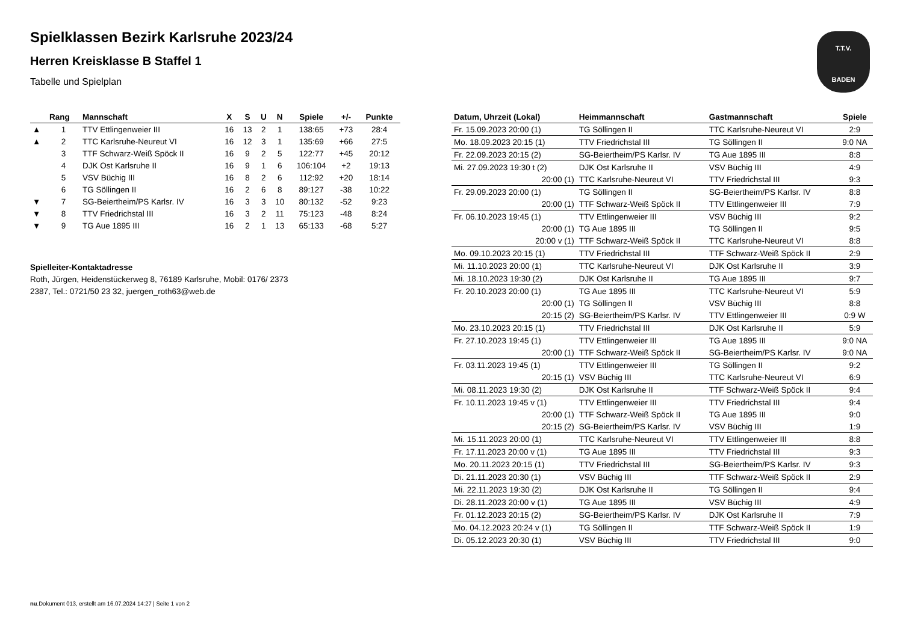T.T.V.
BADEN
Spielklassen Bezirk Karlsruhe 2023/24
Herren Kreisklasse B Staffel 1
Tabelle und Spielplan
| | Rang | Mannschaft | X | S | U | N | Spiele | +/- | Punkte |
| --- | --- | --- | --- | --- | --- | --- | --- | --- | --- |
| ▲ | 1 | TTV Ettlingenweier III | 16 | 13 | 2 | 1 | 138:65 | +73 | 28:4 |
| ▲ | 2 | TTC Karlsruhe-Neureut VI | 16 | 12 | 3 | 1 | 135:69 | +66 | 27:5 |
| | 3 | TTF Schwarz-Weiß Spöck II | 16 | 9 | 2 | 5 | 122:77 | +45 | 20:12 |
| | 4 | DJK Ost Karlsruhe II | 16 | 9 | 1 | 6 | 106:104 | +2 | 19:13 |
| | 5 | VSV Büchig III | 16 | 8 | 2 | 6 | 112:92 | +20 | 18:14 |
| | 6 | TG Söllingen II | 16 | 2 | 6 | 8 | 89:127 | -38 | 10:22 |
| ▼ | 7 | SG-Beiertheim/PS Karlsr. IV | 16 | 3 | 3 | 10 | 80:132 | -52 | 9:23 |
| ▼ | 8 | TTV Friedrichstal III | 16 | 3 | 2 | 11 | 75:123 | -48 | 8:24 |
| ▼ | 9 | TG Aue 1895 III | 16 | 2 | 1 | 13 | 65:133 | -68 | 5:27 |
Spielleiter-Kontaktadresse
Roth, Jürgen, Heidenstückerweg 8, 76189 Karlsruhe, Mobil: 0176/ 2373 2387, Tel.: 0721/50 23 32, juergen_roth63@web.de
| Datum, Uhrzeit (Lokal) | Heimmannschaft | Gastmannschaft | Spiele |
| --- | --- | --- | --- |
| Fr. 15.09.2023 20:00 (1) | TG Söllingen II | TTC Karlsruhe-Neureut VI | 2:9 |
| Mo. 18.09.2023 20:15 (1) | TTV Friedrichstal III | TG Söllingen II | 9:0 NA |
| Fr. 22.09.2023 20:15 (2) | SG-Beiertheim/PS Karlsr. IV | TG Aue 1895 III | 8:8 |
| Mi. 27.09.2023 19:30 t (2) | DJK Ost Karlsruhe II | VSV Büchig III | 4:9 |
| 20:00 (1) | TTC Karlsruhe-Neureut VI | TTV Friedrichstal III | 9:3 |
| Fr. 29.09.2023 20:00 (1) | TG Söllingen II | SG-Beiertheim/PS Karlsr. IV | 8:8 |
| 20:00 (1) | TTF Schwarz-Weiß Spöck II | TTV Ettlingenweier III | 7:9 |
| Fr. 06.10.2023 19:45 (1) | TTV Ettlingenweier III | VSV Büchig III | 9:2 |
| 20:00 (1) | TG Aue 1895 III | TG Söllingen II | 9:5 |
| 20:00 v (1) | TTF Schwarz-Weiß Spöck II | TTC Karlsruhe-Neureut VI | 8:8 |
| Mo. 09.10.2023 20:15 (1) | TTV Friedrichstal III | TTF Schwarz-Weiß Spöck II | 2:9 |
| Mi. 11.10.2023 20:00 (1) | TTC Karlsruhe-Neureut VI | DJK Ost Karlsruhe II | 3:9 |
| Mi. 18.10.2023 19:30 (2) | DJK Ost Karlsruhe II | TG Aue 1895 III | 9:7 |
| Fr. 20.10.2023 20:00 (1) | TG Aue 1895 III | TTC Karlsruhe-Neureut VI | 5:9 |
| 20:00 (1) | TG Söllingen II | VSV Büchig III | 8:8 |
| 20:15 (2) | SG-Beiertheim/PS Karlsr. IV | TTV Ettlingenweier III | 0:9 W |
| Mo. 23.10.2023 20:15 (1) | TTV Friedrichstal III | DJK Ost Karlsruhe II | 5:9 |
| Fr. 27.10.2023 19:45 (1) | TTV Ettlingenweier III | TG Aue 1895 III | 9:0 NA |
| 20:00 (1) | TTF Schwarz-Weiß Spöck II | SG-Beiertheim/PS Karlsr. IV | 9:0 NA |
| Fr. 03.11.2023 19:45 (1) | TTV Ettlingenweier III | TG Söllingen II | 9:2 |
| 20:15 (1) | VSV Büchig III | TTC Karlsruhe-Neureut VI | 6:9 |
| Mi. 08.11.2023 19:30 (2) | DJK Ost Karlsruhe II | TTF Schwarz-Weiß Spöck II | 9:4 |
| Fr. 10.11.2023 19:45 v (1) | TTV Ettlingenweier III | TTV Friedrichstal III | 9:4 |
| 20:00 (1) | TTF Schwarz-Weiß Spöck II | TG Aue 1895 III | 9:0 |
| 20:15 (2) | SG-Beiertheim/PS Karlsr. IV | VSV Büchig III | 1:9 |
| Mi. 15.11.2023 20:00 (1) | TTC Karlsruhe-Neureut VI | TTV Ettlingenweier III | 8:8 |
| Fr. 17.11.2023 20:00 v (1) | TG Aue 1895 III | TTV Friedrichstal III | 9:3 |
| Mo. 20.11.2023 20:15 (1) | TTV Friedrichstal III | SG-Beiertheim/PS Karlsr. IV | 9:3 |
| Di. 21.11.2023 20:30 (1) | VSV Büchig III | TTF Schwarz-Weiß Spöck II | 2:9 |
| Mi. 22.11.2023 19:30 (2) | DJK Ost Karlsruhe II | TG Söllingen II | 9:4 |
| Di. 28.11.2023 20:00 v (1) | TG Aue 1895 III | VSV Büchig III | 4:9 |
| Fr. 01.12.2023 20:15 (2) | SG-Beiertheim/PS Karlsr. IV | DJK Ost Karlsruhe II | 7:9 |
| Mo. 04.12.2023 20:24 v (1) | TG Söllingen II | TTF Schwarz-Weiß Spöck II | 1:9 |
| Di. 05.12.2023 20:30 (1) | VSV Büchig III | TTV Friedrichstal III | 9:0 |
nu.Dokument 013, erstellt am 16.07.2024 14:27 | Seite 1 von 2